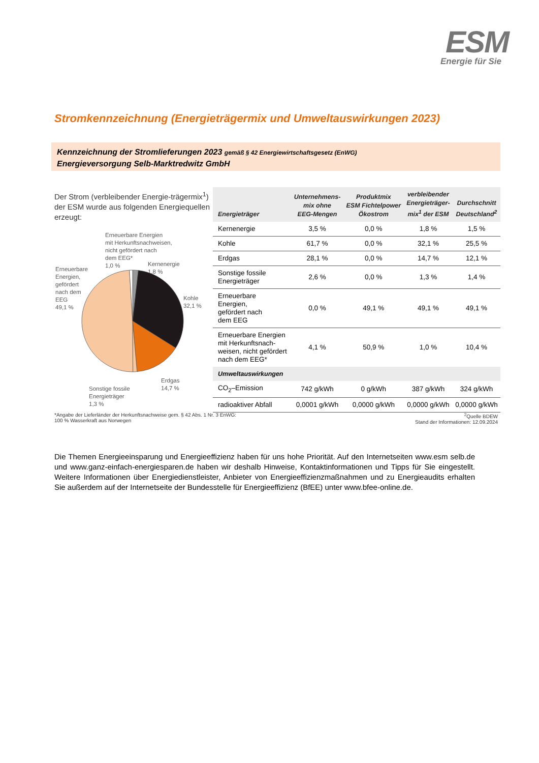ESM
Energie für Sie
Stromkennzeichnung (Energieträgermix und Umweltauswirkungen 2023)
Kennzeichnung der Stromlieferungen 2023 gemäß § 42 Energiewirtschaftsgesetz (EnWG)
Energieversorgung Selb-Marktredwitz GmbH
Der Strom (verbleibender Energie-trägermix<sup>1</sup>) der ESM wurde aus folgenden Energiequellen erzeugt:
Erneuerbare Energien
mit Herkunftsnachweisen,
nicht gefördert nach
dem EEG*
1,0 %
Kernenergie
1,8 %
Erneuerbare
Energien,
gefördert
nach dem
EEG
49,1 %
Kohle
32,1 %
Erdgas
14,7 %
Sonstige fossile
Energieträger
1,3 %
| Energieträger | Unternehmens- mix ohne EEG-Mengen | Produktmix ESM Fichtelpower Ökostrom | verbleibender Energieträger- mix<sup>1</sup> der ESM | Durchschnitt Deutschland<sup>2</sup> |
| --- | --- | --- | --- | --- |
| Kernenergie | 3,5 % | 0,0 % | 1,8 % | 1,5 % |
| Kohle | 61,7 % | 0,0 % | 32,1 % | 25,5 % |
| Erdgas | 28,1 % | 0,0 % | 14,7 % | 12,1 % |
| Sonstige fossile Energieträger | 2,6 % | 0,0 % | 1,3 % | 1,4 % |
| Erneuerbare Energien, gefördert nach dem EEG | 0,0 % | 49,1 % | 49,1 % | 49,1 % |
| Erneuerbare Energien mit Herkunftsnach- weisen, nicht gefördert nach dem EEG* | 4,1 % | 50,9 % | 1,0 % | 10,4 % |
| Umweltauswirkungen | | | | |
| CO<sub>2</sub>–Emission | 742 g/kWh | 0 g/kWh | 387 g/kWh | 324 g/kWh |
| radioaktiver Abfall | 0,0001 g/kWh | 0,0000 g/kWh | 0,0000 g/kWh | 0,0000 g/kWh |
*Angabe der Lieferländer der Herkunftsnachweise gem. § 42 Abs. 1 Nr. 3 EnWG:
100 % Wasserkraft aus Norwegen
<sup>2</sup> Quelle BDEW
Stand der Informationen: 12.09.2024
Die Themen Energieeinsparung und Energieeffizienz haben für uns hohe Priorität. Auf den Internetseiten www.esm selb.de und www.ganz-einfach-energiesparen.de haben wir deshalb Hinweise, Kontaktinformationen und Tipps für Sie eingestellt. Weitere Informationen über Energiedienstleister, Anbieter von Energieeffizienzmaßnahmen und zu Energieaudits erhalten Sie außerdem auf der Internetseite der Bundesstelle für Energieeffizienz (BfEE) unter www.bfee-online.de.